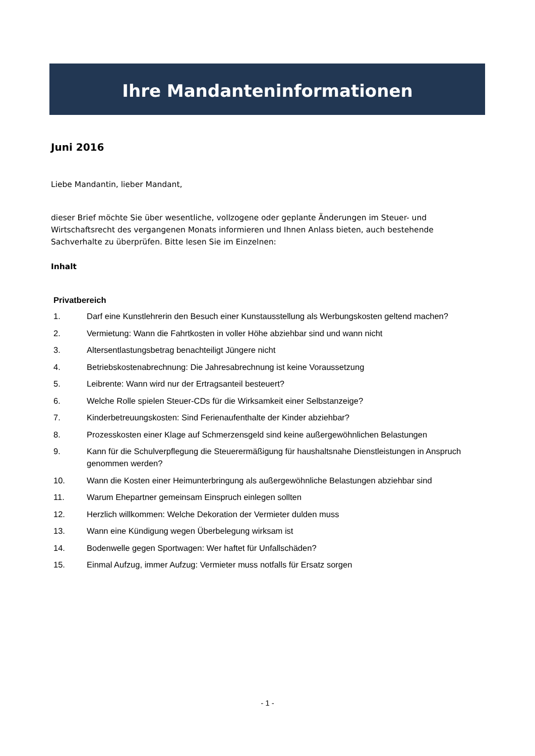Ihre Mandanteninformationen
Juni 2016
Liebe Mandantin, lieber Mandant,
dieser Brief möchte Sie über wesentliche, vollzogene oder geplante Änderungen im Steuer- und Wirtschaftsrecht des vergangenen Monats informieren und Ihnen Anlass bieten, auch bestehende Sachverhalte zu überprüfen. Bitte lesen Sie im Einzelnen:
Inhalt
Privatbereich
1. Darf eine Kunstlehrerin den Besuch einer Kunstausstellung als Werbungskosten geltend machen?
2. Vermietung: Wann die Fahrtkosten in voller Höhe abziehbar sind und wann nicht
3. Altersentlastungsbetrag benachteiligt Jüngere nicht
4. Betriebskostenabrechnung: Die Jahresabrechnung ist keine Voraussetzung
5. Leibrente: Wann wird nur der Ertragsanteil besteuert?
6. Welche Rolle spielen Steuer-CDs für die Wirksamkeit einer Selbstanzeige?
7. Kinderbetreuungskosten: Sind Ferienaufenthalte der Kinder abziehbar?
8. Prozesskosten einer Klage auf Schmerzensgeld sind keine außergewöhnlichen Belastungen
9. Kann für die Schulverpflegung die Steuerermäßigung für haushaltsnahe Dienstleistungen in Anspruch genommen werden?
10. Wann die Kosten einer Heimunterbringung als außergewöhnliche Belastungen abziehbar sind
11. Warum Ehepartner gemeinsam Einspruch einlegen sollten
12. Herzlich willkommen: Welche Dekoration der Vermieter dulden muss
13. Wann eine Kündigung wegen Überbelegung wirksam ist
14. Bodenwelle gegen Sportwagen: Wer haftet für Unfallschäden?
15. Einmal Aufzug, immer Aufzug: Vermieter muss notfalls für Ersatz sorgen
- 1 -